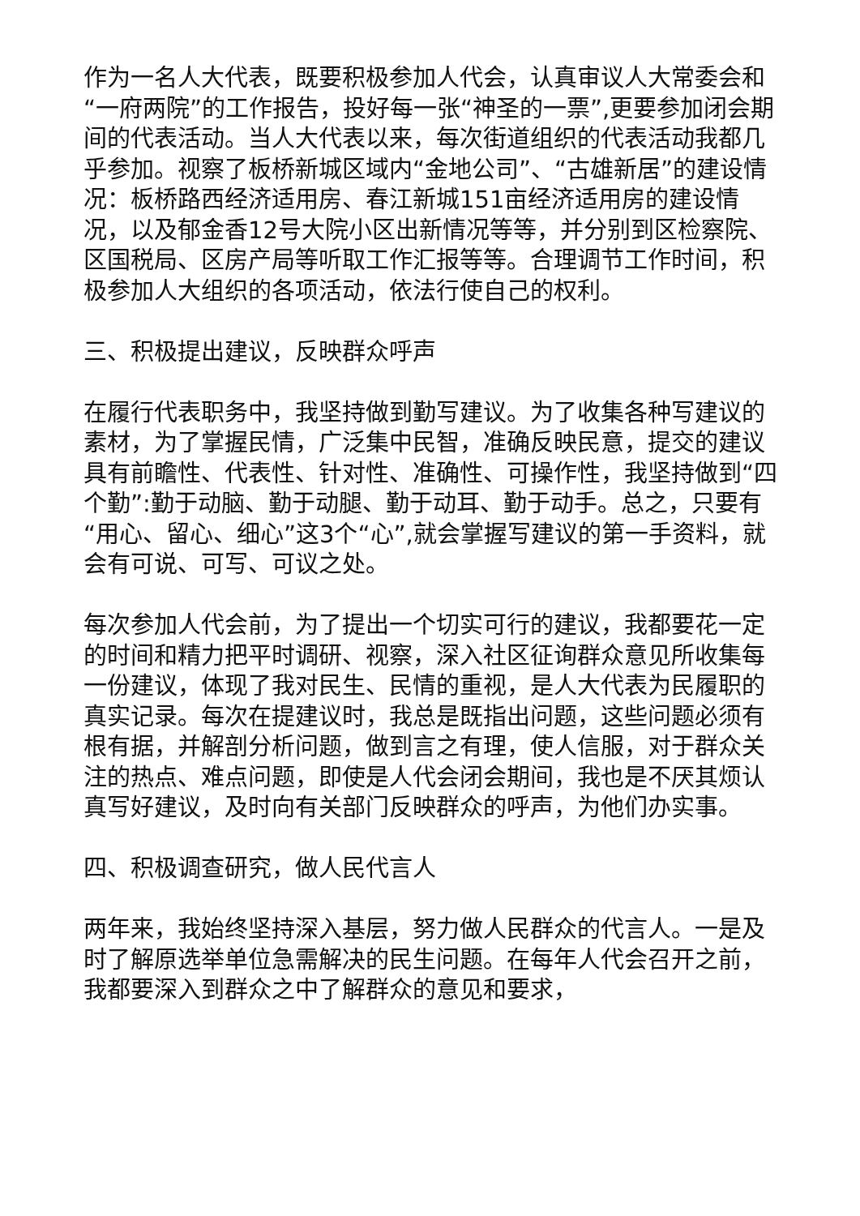作为一名人大代表，既要积极参加人代会，认真审议人大常委会和“一府两院”的工作报告，投好每一张“神圣的一票”,更要参加闭会期间的代表活动。当人大代表以来，每次街道组织的代表活动我都几乎参加。视察了板桥新城区域内“金地公司”、“古雄新居”的建设情况：板桥路西经济适用房、春江新城151亩经济适用房的建设情况，以及郁金香12号大院小区出新情况等等，并分别到区检察院、区国税局、区房产局等听取工作汇报等等。合理调节工作时间，积极参加人大组织的各项活动，依法行使自己的权利。
三、积极提出建议，反映群众呼声
在履行代表职务中，我坚持做到勤写建议。为了收集各种写建议的素材，为了掌握民情，广泛集中民智，准确反映民意，提交的建议具有前瞻性、代表性、针对性、准确性、可操作性，我坚持做到“四个勤”:勤于动脑、勤于动腿、勤于动耳、勤于动手。总之，只要有“用心、留心、细心”这3个“心”,就会掌握写建议的第一手资料，就会有可说、可写、可议之处。
每次参加人代会前，为了提出一个切实可行的建议，我都要花一定的时间和精力把平时调研、视察，深入社区征询群众意见所收集每一份建议，体现了我对民生、民情的重视，是人大代表为民履职的真实记录。每次在提建议时，我总是既指出问题，这些问题必须有根有据，并解剖分析问题，做到言之有理，使人信服，对于群众关注的热点、难点问题，即使是人代会闭会期间，我也是不厌其烦认真写好建议，及时向有关部门反映群众的呼声，为他们办实事。
四、积极调查研究，做人民代言人
两年来，我始终坚持深入基层，努力做人民群众的代言人。一是及时了解原选举单位急需解决的民生问题。在每年人代会召开之前，我都要深入到群众之中了解群众的意见和要求，